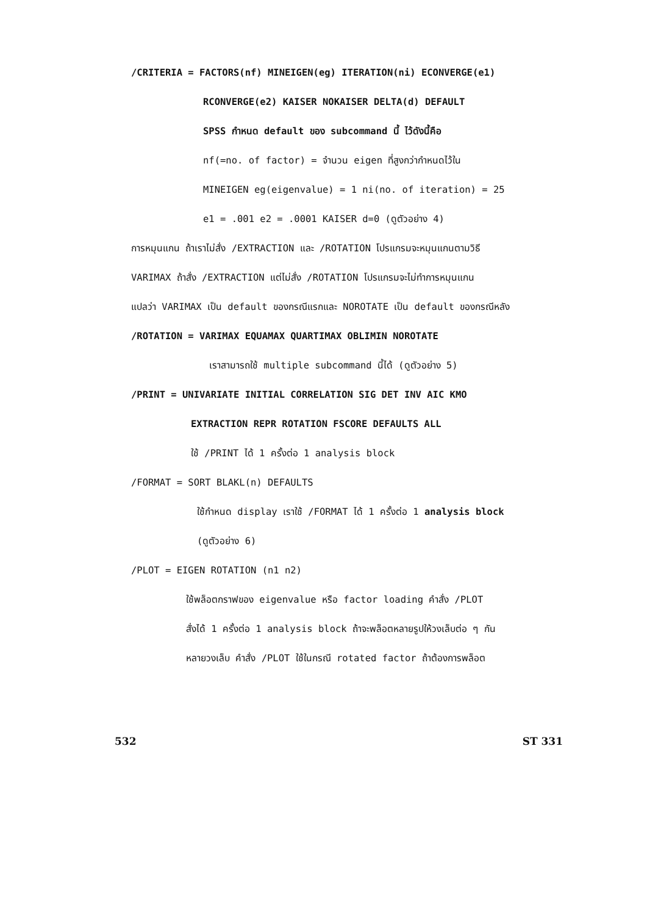/CRITERIA = FACTORS(nf) MINEIGEN(eg) ITERATION(ni) ECONVERGE(e1)
RCONVERGE(e2) KAISER NOKAISER DELTA(d) DEFAULT
SPSS กำหนด default ของ subcommand นี้ ไว้ดังนี้คือ
nf(=no. of factor) = จำนวน eigen ที่สูงกว่ากำหนดไว้ใน
MINEIGEN eg(eigenvalue) = 1 ni(no. of iteration) = 25
e1 = .001 e2 = .0001 KAISER d=0 (ดูตัวอย่าง 4)
การหมุนแกน ถ้าเราไม่สั่ง /EXTRACTION และ /ROTATION โปรแกรมจะหมุนแกนตามวิธี
VARIMAX ถ้าสั่ง /EXTRACTION แต่ไม่สั่ง /ROTATION โปรแกรมจะไม่ทำการหมุนแกน
แปลว่า VARIMAX เป็น default ของกรณีแรกและ NOROTATE เป็น default ของกรณีหลัง
/ROTATION = VARIMAX EQUAMAX QUARTIMAX OBLIMIN NOROTATE
เราสามารถใช้ multiple subcommand นี้ได้ (ดูตัวอย่าง 5)
/PRINT = UNIVARIATE INITIAL CORRELATION SIG DET INV AIC KMO
EXTRACTION REPR ROTATION FSCORE DEFAULTS ALL
ใช้ /PRINT ได้ 1 ครั้งต่อ 1 analysis block
/FORMAT = SORT BLAKL(n) DEFAULTS
ใช้กำหนด display เราใช้ /FORMAT ได้ 1 ครั้งต่อ 1 analysis block
(ดูตัวอย่าง 6)
/PLOT = EIGEN ROTATION (n1 n2)
ใช้พล็อตกราฟของ eigenvalue หรือ factor loading คำสั่ง /PLOT
สั่งได้ 1 ครั้งต่อ 1 analysis block ถ้าจะพล็อตหลายรูปให้วงเล็บต่อ ๆ กัน
หลายวงเล็บ คำสั่ง /PLOT ใช้ในกรณี rotated factor ถ้าต้องการพล็อต
532 ST 331